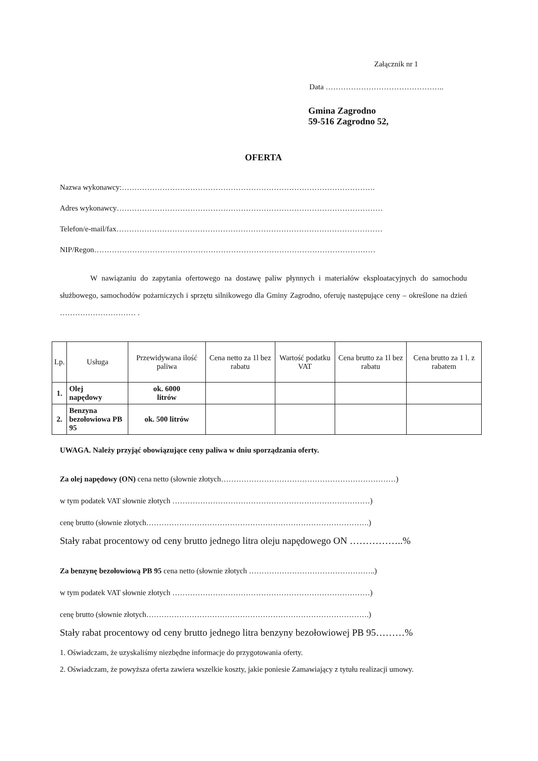Załącznik nr 1
Data ………………………………………..
Gmina Zagrodno
59-516 Zagrodno 52,
OFERTA
Nazwa wykonawcy:……………………………………………………………………………………….
Adres wykonawcy……………………………………………………………………………………………
Telefon/e-mail/fax……………………………………………………………………………………………
NIP/Regon…………………………………………………………………………………………………
W nawiązaniu do zapytania ofertowego na dostawę paliw płynnych i materiałów eksploatacyjnych do samochodu służbowego, samochodów pożarniczych i sprzętu silnikowego dla Gminy Zagrodno, oferuję następujące ceny – określone na dzień ………………………… .
| Lp. | Usługa | Przewidywana ilość paliwa | Cena netto za 1l bez rabatu | Wartość podatku VAT | Cena brutto za 1l bez rabatu | Cena brutto za 1 l. z rabatem |
| --- | --- | --- | --- | --- | --- | --- |
| 1. | Olej napędowy | ok. 6000 litrów | | | | |
| 2. | Benzyna bezołowiowa PB 95 | ok. 500 litrów | | | | |
UWAGA. Należy przyjąć obowiązujące ceny paliwa w dniu sporządzania oferty.
Za olej napędowy (ON) cena netto (słownie złotych……………………………………………………………)
w tym podatek VAT słownie złotych ……………………………………………………………………)
cenę brutto (słownie złotych…………………………………………………………………………….)
Stały rabat procentowy od ceny brutto jednego litra oleju napędowego ON ……………..%
Za benzynę bezołowiową PB 95 cena netto (słownie złotych …………………………………………..)
w tym podatek VAT słownie złotych ……………………………………………………………………)
cenę brutto (słownie złotych…………………………………………………………………………….)
Stały rabat procentowy od ceny brutto jednego litra benzyny bezołowiowej PB 95………%
1. Oświadczam, że uzyskaliśmy niezbędne informacje do przygotowania oferty.
2. Oświadczam, że powyższa oferta zawiera wszelkie koszty, jakie poniesie Zamawiający z tytułu realizacji umowy.